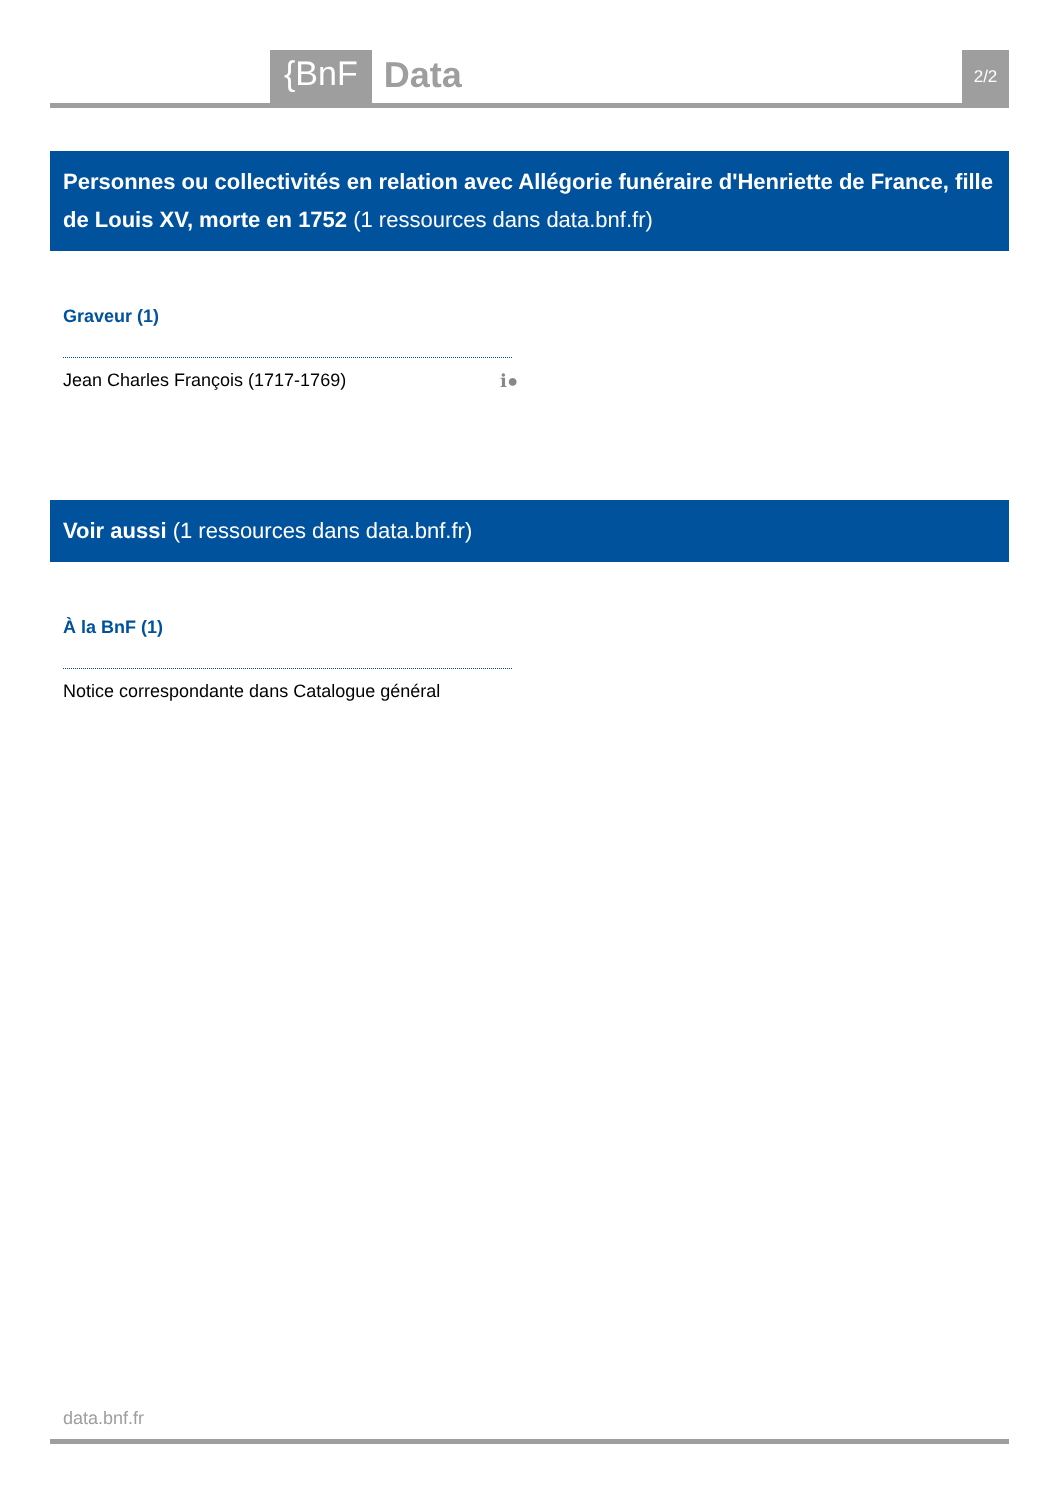{BnF Data 2/2
Personnes ou collectivités en relation avec Allégorie funéraire d'Henriette de France, fille de Louis XV, morte en 1752 (1 ressources dans data.bnf.fr)
Graveur (1)
Jean Charles François (1717-1769) ℹ●
Voir aussi (1 ressources dans data.bnf.fr)
À la BnF (1)
Notice correspondante dans Catalogue général
data.bnf.fr